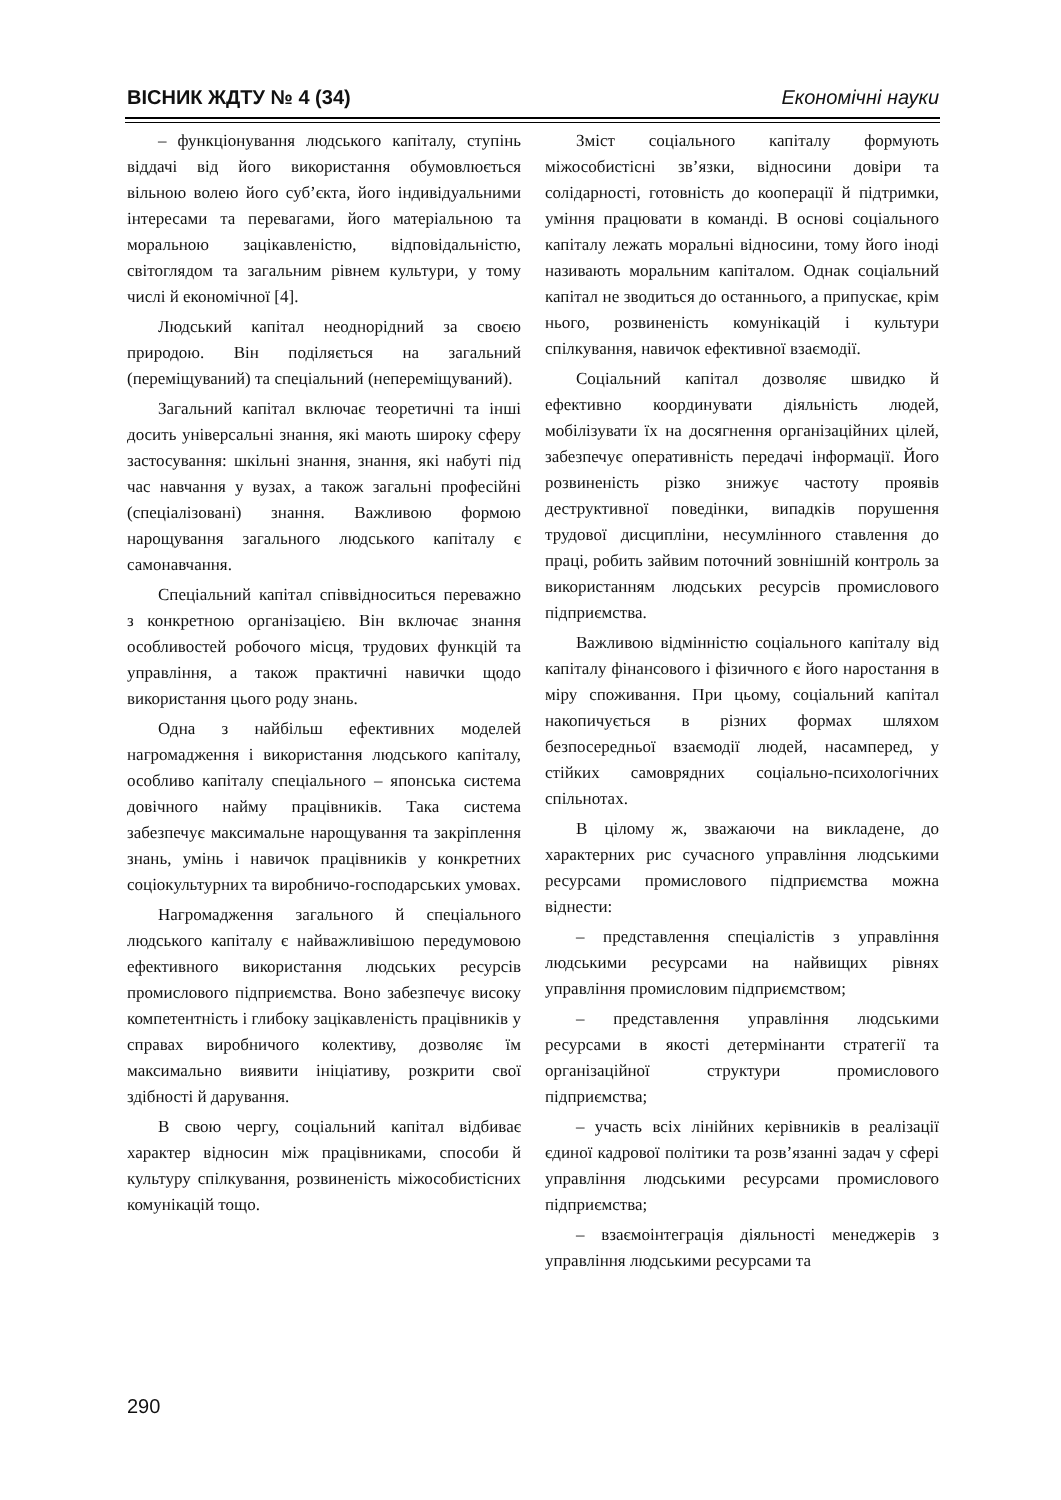ВІСНИК ЖДТУ № 4 (34) Економічні науки
– функціонування людського капіталу, ступінь віддачі від його використання обумовлюється вільною волею його суб’єкта, його індивідуальними інтересами та перевагами, його матеріальною та моральною зацікавленістю, відповідальністю, світоглядом та загальним рівнем культури, у тому числі й економічної [4].
Людський капітал неоднорідний за своєю природою. Він поділяється на загальний (переміщуваний) та спеціальний (непереміщуваний).
Загальний капітал включає теоретичні та інші досить універсальні знання, які мають широку сферу застосування: шкільні знання, знання, які набуті під час навчання у вузах, а також загальні професійні (спеціалізовані) знання. Важливою формою нарощування загального людського капіталу є самонавчання.
Спеціальний капітал співвідноситься переважно з конкретною організацією. Він включає знання особливостей робочого місця, трудових функцій та управління, а також практичні навички щодо використання цього роду знань.
Одна з найбільш ефективних моделей нагромадження і використання людського капіталу, особливо капіталу спеціального – японська система довічного найму працівників. Така система забезпечує максимальне нарощування та закріплення знань, умінь і навичок працівників у конкретних соціокультурних та виробничо-господарських умовах.
Нагромадження загального й спеціального людського капіталу є найважливішою передумовою ефективного використання людських ресурсів промислового підприємства. Воно забезпечує високу компетентність і глибоку зацікавленість працівників у справах виробничого колективу, дозволяє їм максимально виявити ініціативу, розкрити свої здібності й дарування.
В свою чергу, соціальний капітал відбиває характер відносин між працівниками, способи й культуру спілкування, розвиненість міжособистісних комунікацій тощо.
Зміст соціального капіталу формують міжособистісні зв’язки, відносини довіри та солідарності, готовність до кооперації й підтримки, уміння працювати в команді. В основі соціального капіталу лежать моральні відносини, тому його іноді називають моральним капіталом. Однак соціальний капітал не зводиться до останнього, а припускає, крім нього, розвиненість комунікацій і культури спілкування, навичок ефективної взаємодії.
Соціальний капітал дозволяє швидко й ефективно координувати діяльність людей, мобілізувати їх на досягнення організаційних цілей, забезпечує оперативність передачі інформації. Його розвиненість різко знижує частоту проявів деструктивної поведінки, випадків порушення трудової дисципліни, несумлінного ставлення до праці, робить зайвим поточний зовнішній контроль за використанням людських ресурсів промислового підприємства.
Важливою відмінністю соціального капіталу від капіталу фінансового і фізичного є його наростання в міру споживання. При цьому, соціальний капітал накопичується в різних формах шляхом безпосередньої взаємодії людей, насамперед, у стійких самоврядних соціально-психологічних спільнотах.
В цілому ж, зважаючи на викладене, до характерних рис сучасного управління людськими ресурсами промислового підприємства можна віднести:
– представлення спеціалістів з управління людськими ресурсами на найвищих рівнях управління промисловим підприємством;
– представлення управління людськими ресурсами в якості детермінанти стратегії та організаційної структури промислового підприємства;
– участь всіх лінійних керівників в реалізації єдиної кадрової політики та розв’язанні задач у сфері управління людськими ресурсами промислового підприємства;
– взаємоінтеграція діяльності менеджерів з управління людськими ресурсами та
290